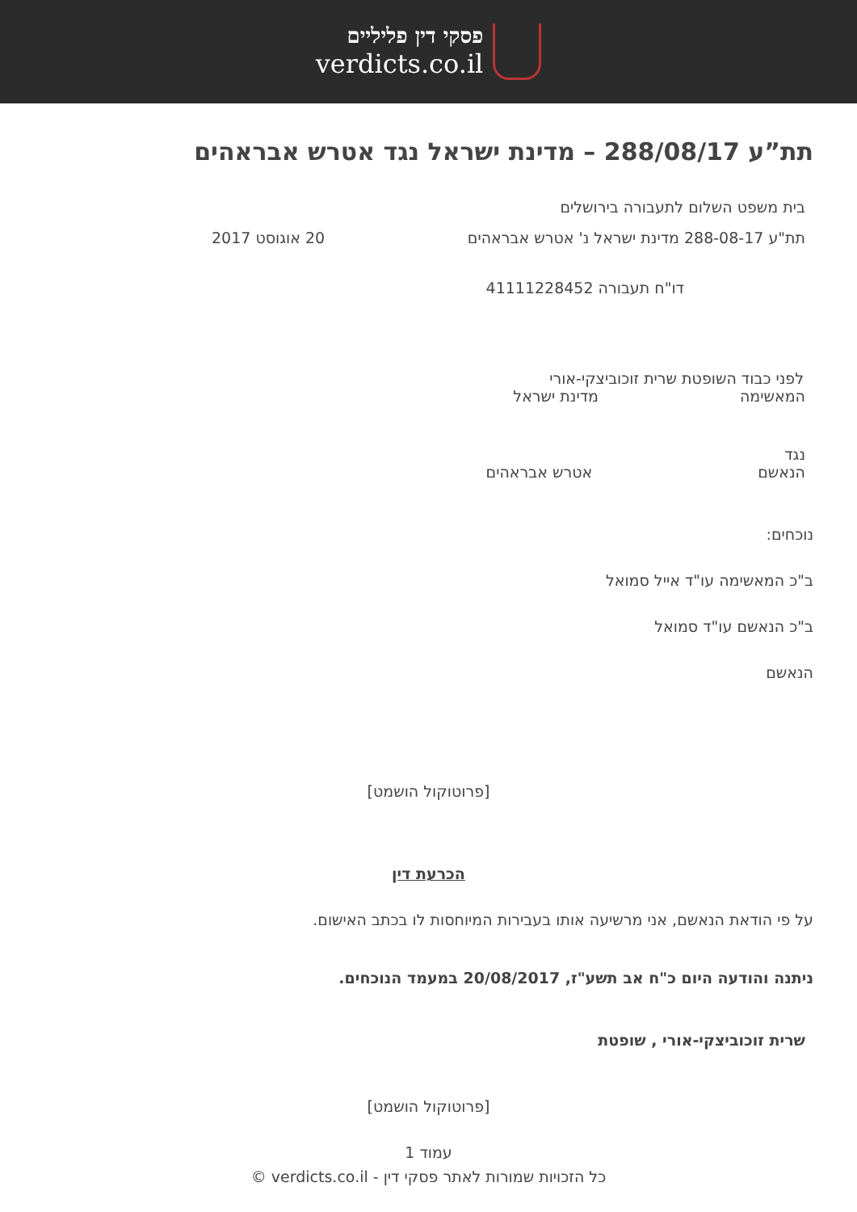פסקי דין פליליים
verdicts.co.il
תת”ע 288/08/17 – מדינת ישראל נגד אטרש אבראהים
בית משפט השלום לתעבורה בירושלים
תת"ע 288-08-17 מדינת ישראל נ' אטרש אבראהים 20 אוגוסט 2017
דו"ח תעבורה 41111228452
לפני כבוד השופטת שרית זוכוביצקי-אורי
המאשימה מדינת ישראל
נגד
הנאשם אטרש אבראהים
נוכחים:
ב"כ המאשימה עו"ד אייל סמואל
ב"כ הנאשם עו"ד סמואל
הנאשם
[פרוטוקול הושמט]
הכרעת דין
על פי הודאת הנאשם, אני מרשיעה אותו בעבירות המיוחסות לו בכתב האישום.
ניתנה והודעה היום כ"ח אב תשע"ז, 20/08/2017 במעמד הנוכחים.
שרית זוכוביצקי-אורי , שופטת
[פרוטוקול הושמט]
עמוד 1
כל הזכויות שמורות לאתר פסקי דין - verdicts.co.il ©